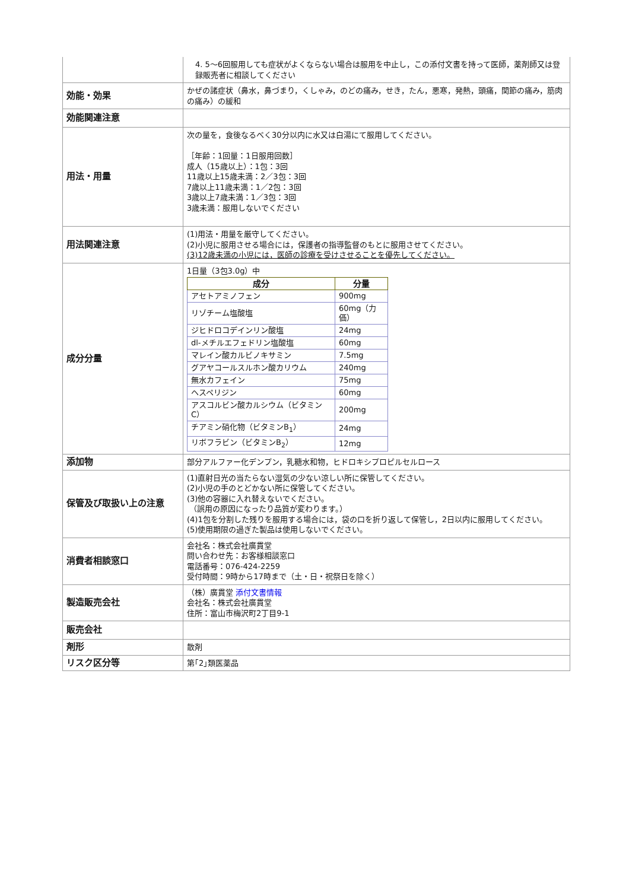| | 4. 5～6回服用しても症状がよくならない場合は服用を中止し，この添付文書を持って医師，薬剤師又は登録販売者に相談してください |
| 効能・効果 | かぜの諸症状（鼻水，鼻づまり，くしゃみ，のどの痛み，せき，たん，悪寒，発熱，頭痛，関節の痛み，筋肉の痛み）の緩和 |
| 効能関連注意 | |
| 用法・用量 | 次の量を，食後なるべく30分以内に水又は白湯にて服用してください。 ［年齢：1回量：1日服用回数］ 成人（15歳以上）：1包：3回 11歳以上15歳未満：2／3包：3回 7歳以上11歳未満：1／2包：3回 3歳以上7歳未満：1／3包：3回 3歳未満：服用しないでください |
| 用法関連注意 | (1)用法・用量を厳守してください。 (2)小児に服用させる場合には，保護者の指導監督のもとに服用させてください。 (3)12歳未満の小児には，医師の診療を受けさせることを優先してください。 |
| 成分分量 | 1日量（3包3.0g）中 / 成分 / 分量 / / --- / --- / / アセトアミノフェン / 900mg / / リゾチーム塩酸塩 / 60mg（力価） / / ジヒドロコデインリン酸塩 / 24mg / / dl-メチルエフェドリン塩酸塩 / 60mg / / マレイン酸カルビノキサミン / 7.5mg / / グアヤコールスルホン酸カリウム / 240mg / / 無水カフェイン / 75mg / / ヘスペリジン / 60mg / / アスコルビン酸カルシウム（ビタミンC） / 200mg / / チアミン硝化物（ビタミンB<sub>1</sub>） / 24mg / / リボフラビン（ビタミンB<sub>2</sub>） / 12mg / |
| 添加物 | 部分アルファー化デンプン，乳糖水和物，ヒドロキシプロピルセルロース |
| 保管及び取扱い上の注意 | (1)直射日光の当たらない湿気の少ない涼しい所に保管してください。 (2)小児の手のとどかない所に保管してください。 (3)他の容器に入れ替えないでください。 （誤用の原因になったり品質が変わります。） (4)1包を分割した残りを服用する場合には，袋の口を折り返して保管し，2日以内に服用してください。 (5)使用期限の過ぎた製品は使用しないでください。 |
| 消費者相談窓口 | 会社名：株式会社廣貫堂 問い合わせ先：お客様相談窓口 電話番号：076-424-2259 受付時間：9時から17時まで（土・日・祝祭日を除く） |
| 製造販売会社 | （株）廣貫堂 添付文書情報 会社名：株式会社廣貫堂 住所：富山市梅沢町2丁目9-1 |
| 販売会社 | |
| 剤形 | 散剤 |
| リスク区分等 | 第｢2｣類医薬品 |